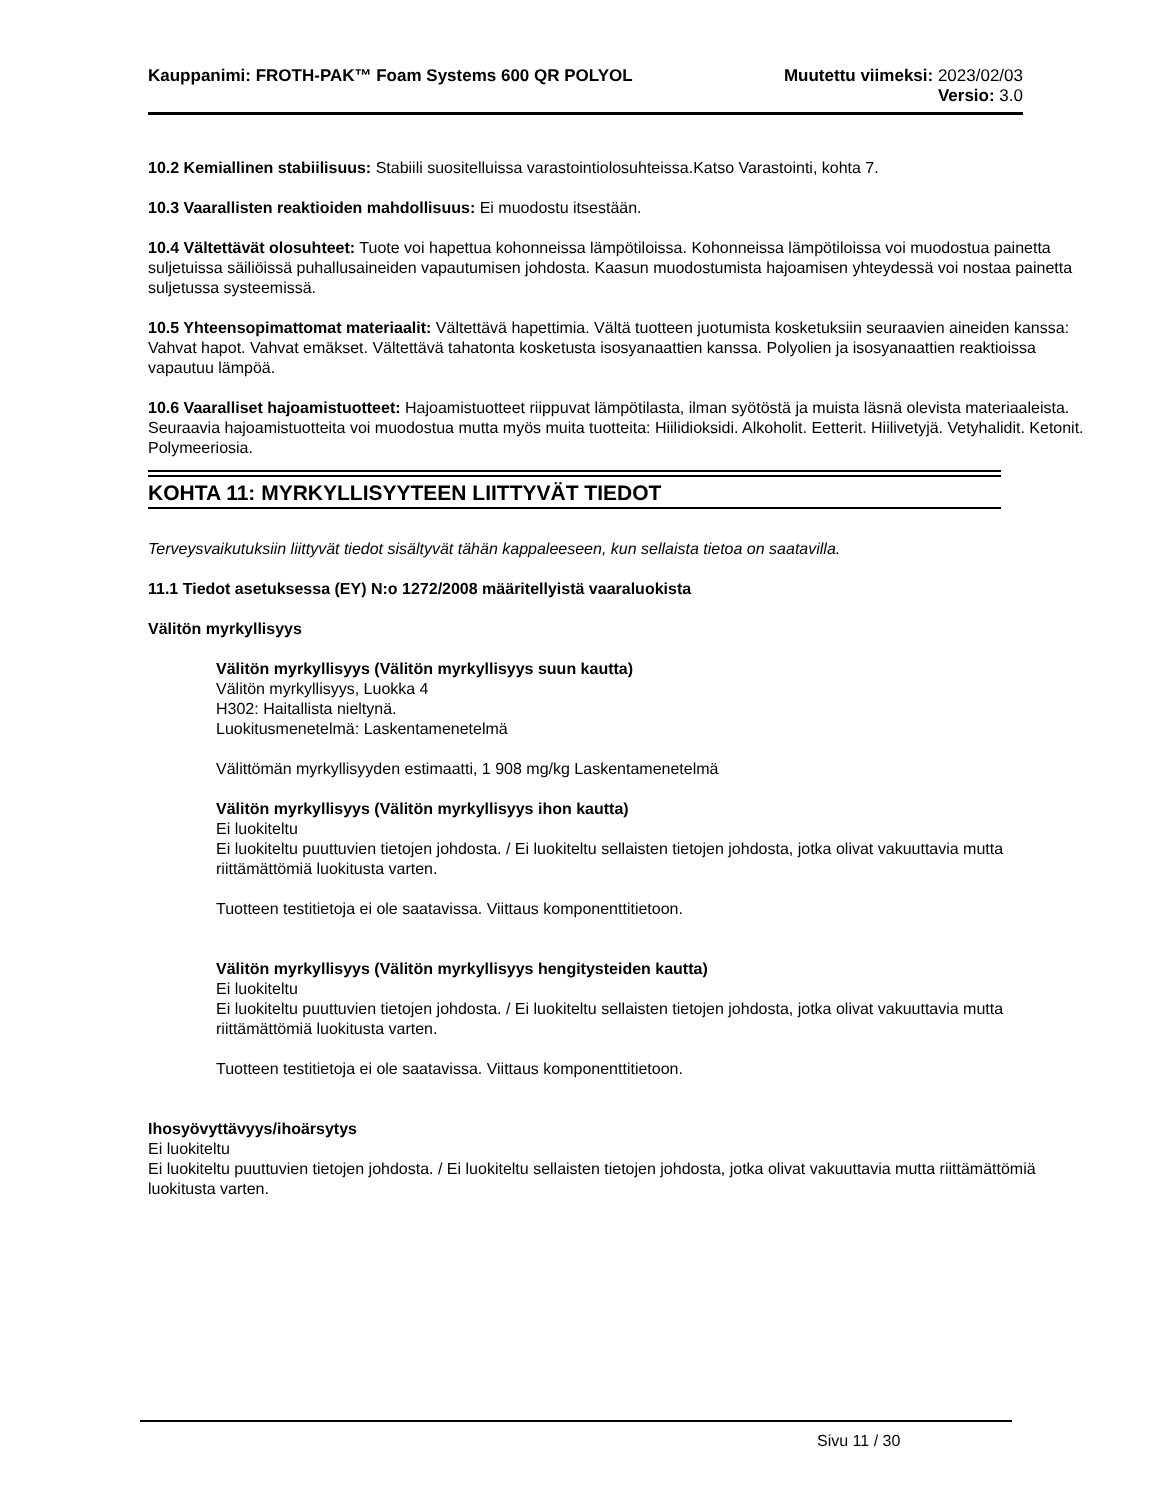Kauppanimi: FROTH-PAK™ Foam Systems 600 QR POLYOL
Muutettu viimeksi: 2023/02/03
Versio: 3.0
10.2 Kemiallinen stabiilisuus: Stabiili suositelluissa varastointiolosuhteissa.Katso Varastointi, kohta 7.
10.3 Vaarallisten reaktioiden mahdollisuus: Ei muodostu itsestään.
10.4 Vältettävät olosuhteet: Tuote voi hapettua kohonneissa lämpötiloissa. Kohonneissa lämpötiloissa voi muodostua painetta suljetuissa säiliöissä puhallusaineiden vapautumisen johdosta. Kaasun muodostumista hajoamisen yhteydessä voi nostaa painetta suljetussa systeemissä.
10.5 Yhteensopimattomat materiaalit: Vältettävä hapettimia. Vältä tuotteen juotumista kosketuksiin seuraavien aineiden kanssa: Vahvat hapot. Vahvat emäkset. Vältettävä tahatonta kosketusta isosyanaattien kanssa. Polyolien ja isosyanaattien reaktioissa vapautuu lämpöä.
10.6 Vaaralliset hajoamistuotteet: Hajoamistuotteet riippuvat lämpötilasta, ilman syötöstä ja muista läsnä olevista materiaaleista. Seuraavia hajoamistuotteita voi muodostua mutta myös muita tuotteita: Hiilidioksidi. Alkoholit. Eetterit. Hiilivetyjä. Vetyhalidit. Ketonit. Polymeeriosia.
KOHTA 11: MYRKYLLISYYTEEN LIITTYVÄT TIEDOT
Terveysvaikutuksiin liittyvät tiedot sisältyvät tähän kappaleeseen, kun sellaista tietoa on saatavilla.
11.1 Tiedot asetuksessa (EY) N:o 1272/2008 määritellyistä vaaraluokista
Välitön myrkyllisyys
Välitön myrkyllisyys (Välitön myrkyllisyys suun kautta)
Välitön myrkyllisyys, Luokka 4
H302: Haitallista nieltynä.
Luokitusmenetelmä: Laskentamenetelmä
Välittömän myrkyllisyyden estimaatti, 1 908 mg/kg Laskentamenetelmä
Välitön myrkyllisyys (Välitön myrkyllisyys ihon kautta)
Ei luokiteltu
Ei luokiteltu puuttuvien tietojen johdosta. / Ei luokiteltu sellaisten tietojen johdosta, jotka olivat vakuuttavia mutta riittämättömiä luokitusta varten.
Tuotteen testitietoja ei ole saatavissa. Viittaus komponenttitietoon.
Välitön myrkyllisyys (Välitön myrkyllisyys hengitysteiden kautta)
Ei luokiteltu
Ei luokiteltu puuttuvien tietojen johdosta. / Ei luokiteltu sellaisten tietojen johdosta, jotka olivat vakuuttavia mutta riittämättömiä luokitusta varten.
Tuotteen testitietoja ei ole saatavissa. Viittaus komponenttitietoon.
Ihosyövyttävyys/ihoärsytys
Ei luokiteltu
Ei luokiteltu puuttuvien tietojen johdosta. / Ei luokiteltu sellaisten tietojen johdosta, jotka olivat vakuuttavia mutta riittämättömiä luokitusta varten.
Sivu 11 / 30